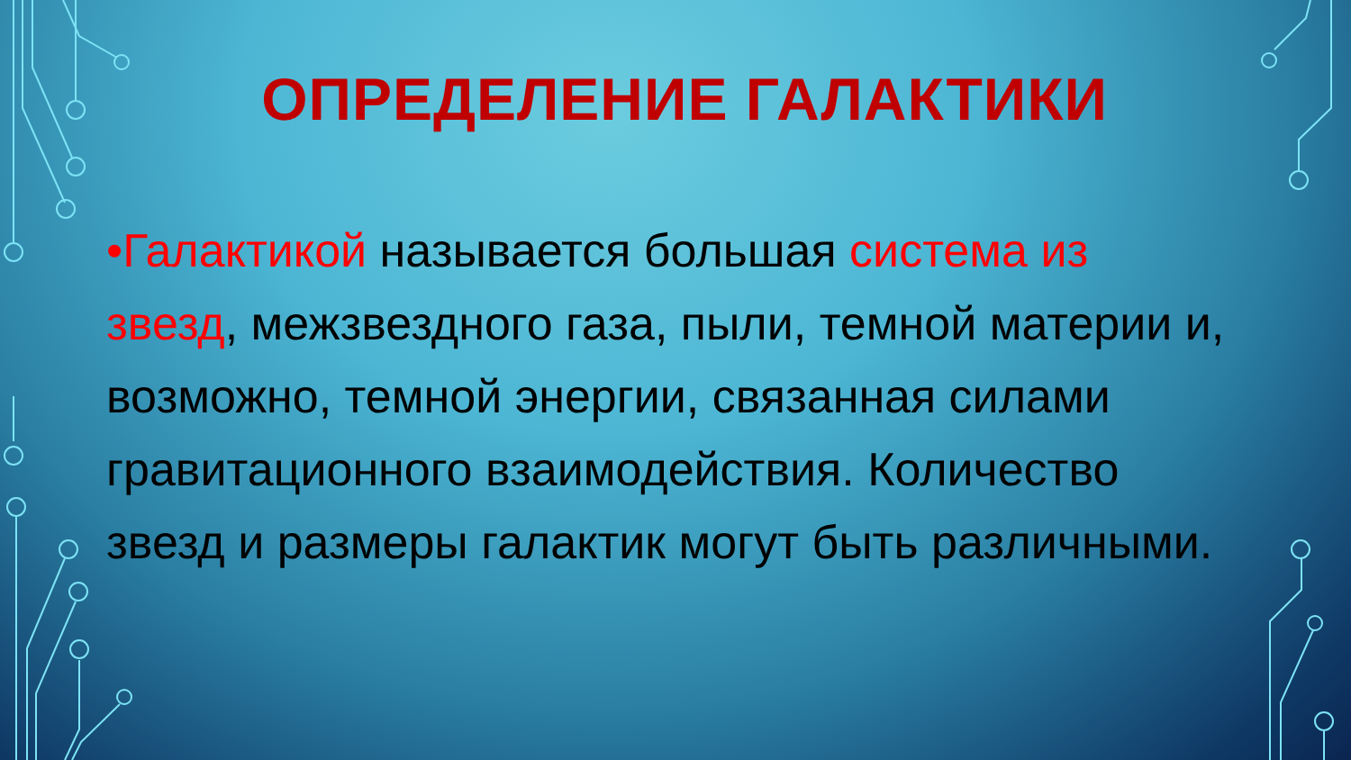ОПРЕДЕЛЕНИЕ ГАЛАКТИКИ
•Галактикой называется большая система из звезд, межзвездного газа, пыли, темной материи и, возможно, темной энергии, связанная силами гравитационного взаимодействия. Количество звезд и размеры галактик могут быть различными.